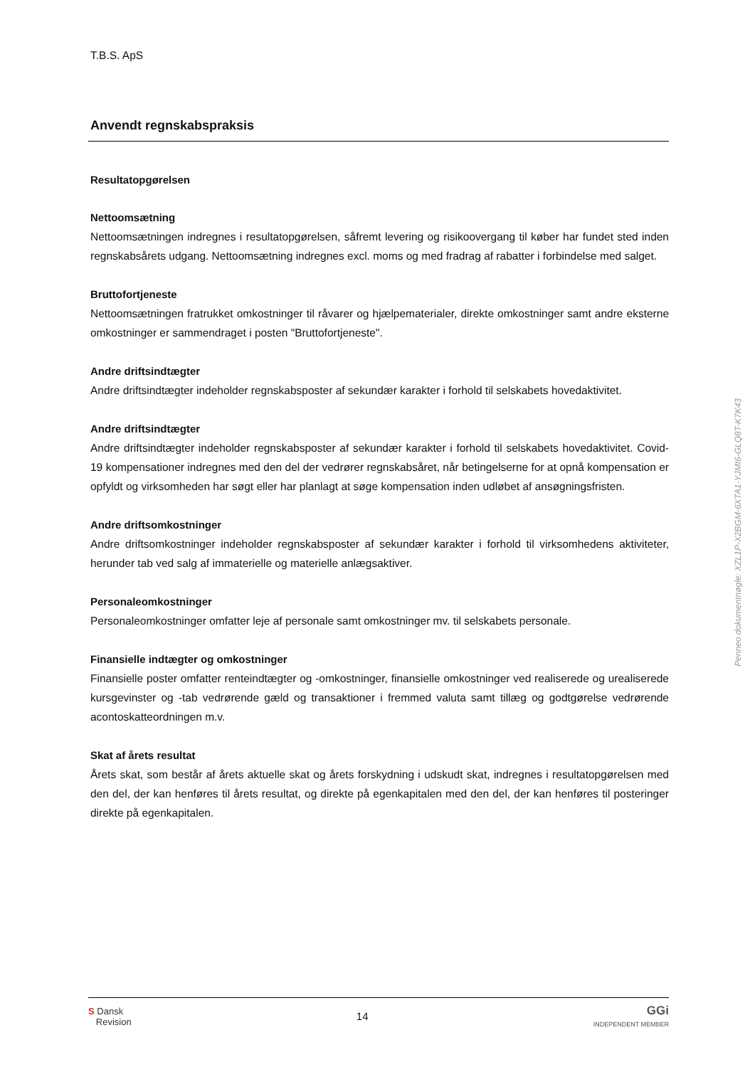T.B.S. ApS
Anvendt regnskabspraksis
Resultatopgørelsen
Nettoomsætning
Nettoomsætningen indregnes i resultatopgørelsen, såfremt levering og risikoovergang til køber har fundet sted inden regnskabsårets udgang. Nettoomsætning indregnes excl. moms og med fradrag af rabatter i forbindelse med salget.
Bruttofortjeneste
Nettoomsætningen fratrukket omkostninger til råvarer og hjælpematerialer, direkte omkostninger samt andre eksterne omkostninger er sammendraget i posten "Bruttofortjeneste".
Andre driftsindtægter
Andre driftsindtægter indeholder regnskabsposter af sekundær karakter i forhold til selskabets hovedaktivitet.
Andre driftsindtægter
Andre driftsindtægter indeholder regnskabsposter af sekundær karakter i forhold til selskabets hovedaktivitet. Covid-19 kompensationer indregnes med den del der vedrører regnskabsåret, når betingelserne for at opnå kompensation er opfyldt og virksomheden har søgt eller har planlagt at søge kompensation inden udløbet af ansøgningsfristen.
Andre driftsomkostninger
Andre driftsomkostninger indeholder regnskabsposter af sekundær karakter i forhold til virksomhedens aktiviteter, herunder tab ved salg af immaterielle og materielle anlægsaktiver.
Personaleomkostninger
Personaleomkostninger omfatter leje af personale samt omkostninger mv. til selskabets personale.
Finansielle indtægter og omkostninger
Finansielle poster omfatter renteindtægter og -omkostninger, finansielle omkostninger ved realiserede og urealiserede kursgevinster og -tab vedrørende gæld og transaktioner i fremmed valuta samt tillæg og godtgørelse vedrørende acontoskatteordningen m.v.
Skat af årets resultat
Årets skat, som består af årets aktuelle skat og årets forskydning i udskudt skat, indregnes i resultatopgørelsen med den del, der kan henføres til årets resultat, og direkte på egenkapitalen med den del, der kan henføres til posteringer direkte på egenkapitalen.
Penneo dokumentnøgle: XZL1P-X2BGM-6XTA1-YJMI6-GLQ8T-K7K43
S Dansk
Revision
14
GGi
INDEPENDENT MEMBER